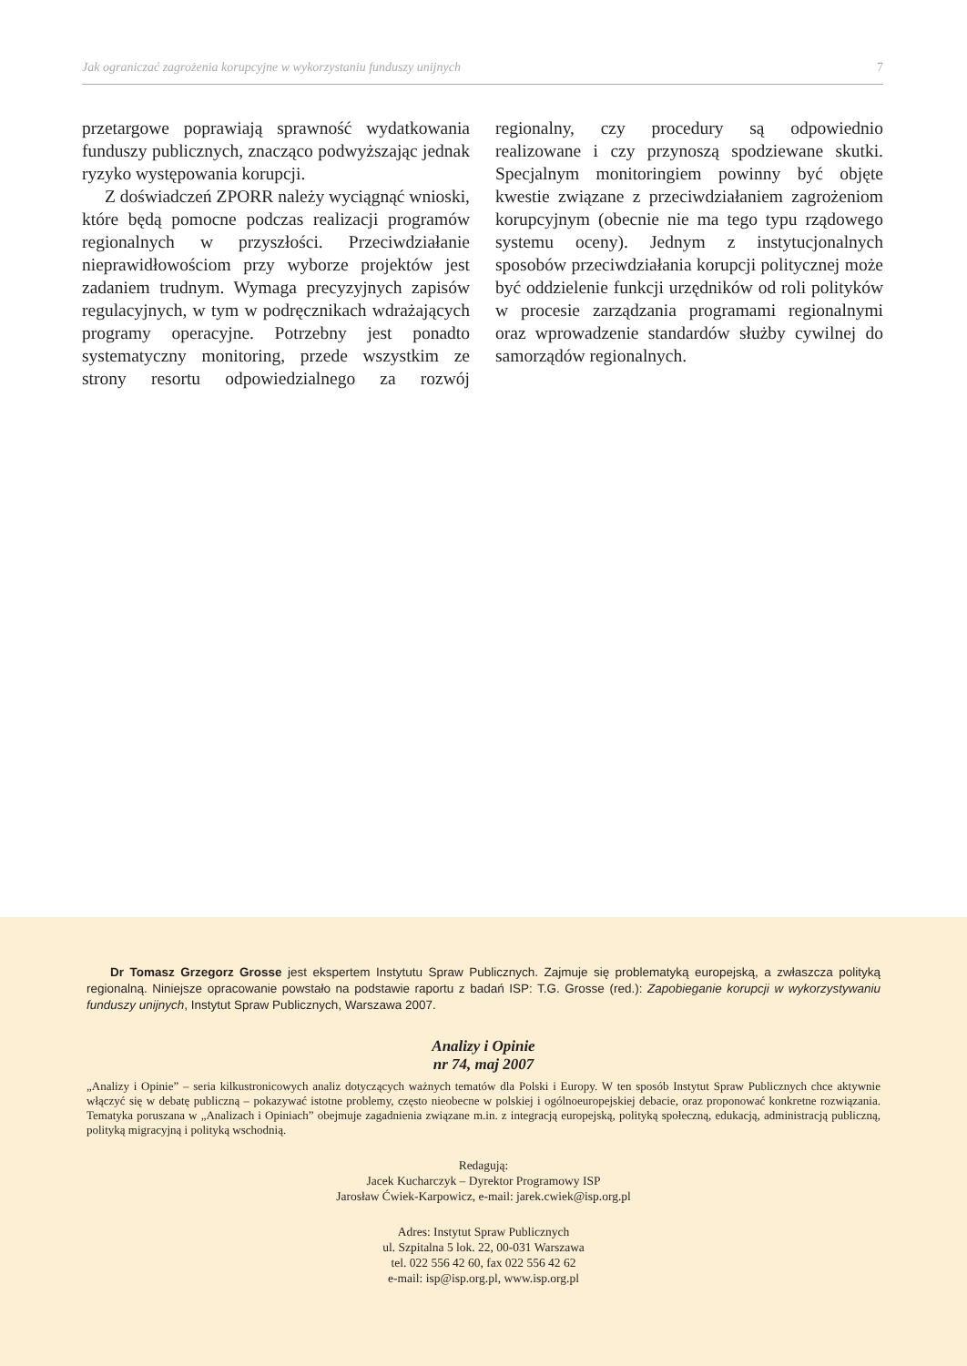Jak ograniczać zagrożenia korupcyjne w wykorzystaniu funduszy unijnych 7
przetargowe poprawiają sprawność wydatkowania funduszy publicznych, znacząco podwyższając jednak ryzyko występowania korupcji.
Z doświadczeń ZPORR należy wyciągnąć wnioski, które będą pomocne podczas realizacji programów regionalnych w przyszłości. Przeciwdziałanie nieprawidłowościom przy wyborze projektów jest zadaniem trudnym. Wymaga precyzyjnych zapisów regulacyjnych, w tym w podręcznikach wdrażających programy operacyjne. Potrzebny jest ponadto systematyczny monitoring, przede wszystkim ze strony resortu odpowiedzialnego za rozwój regionalny, czy procedury są odpowiednio realizowane i czy przynoszą spodziewane skutki. Specjalnym monitoringiem powinny być objęte kwestie związane z przeciwdziałaniem zagrożeniom korupcyjnym (obecnie nie ma tego typu rządowego systemu oceny). Jednym z instytucjonalnych sposobów przeciwdziałania korupcji politycznej może być oddzielenie funkcji urzędników od roli polityków w procesie zarządzania programami regionalnymi oraz wprowadzenie standardów służby cywilnej do samorządów regionalnych.
Dr Tomasz Grzegorz Grosse jest ekspertem Instytutu Spraw Publicznych. Zajmuje się problematyką europejską, a zwłaszcza polityką regionalną. Niniejsze opracowanie powstało na podstawie raportu z badań ISP: T.G. Grosse (red.): Zapobieganie korupcji w wykorzystywaniu funduszy unijnych, Instytut Spraw Publicznych, Warszawa 2007.
Analizy i Opinie
nr 74, maj 2007
„Analizy i Opinie” – seria kilkustronicowych analiz dotyczących ważnych tematów dla Polski i Europy. W ten sposób Instytut Spraw Publicznych chce aktywnie włączyć się w debatę publiczną – pokazywać istotne problemy, często nieobecne w polskiej i ogólnoeuropejskiej debacie, oraz proponować konkretne rozwiązania. Tematyka poruszana w „Analizach i Opiniach” obejmuje zagadnienia związane m.in. z integracją europejską, polityką społeczną, edukacją, administracją publiczną, polityką migracyjną i polityką wschodnią.
Redagują:
Jacek Kucharczyk – Dyrektor Programowy ISP
Jarosław Ćwiek-Karpowicz, e-mail: jarek.cwiek@isp.org.pl
Adres: Instytut Spraw Publicznych
ul. Szpitalna 5 lok. 22, 00-031 Warszawa
tel. 022 556 42 60, fax 022 556 42 62
e-mail: isp@isp.org.pl, www.isp.org.pl